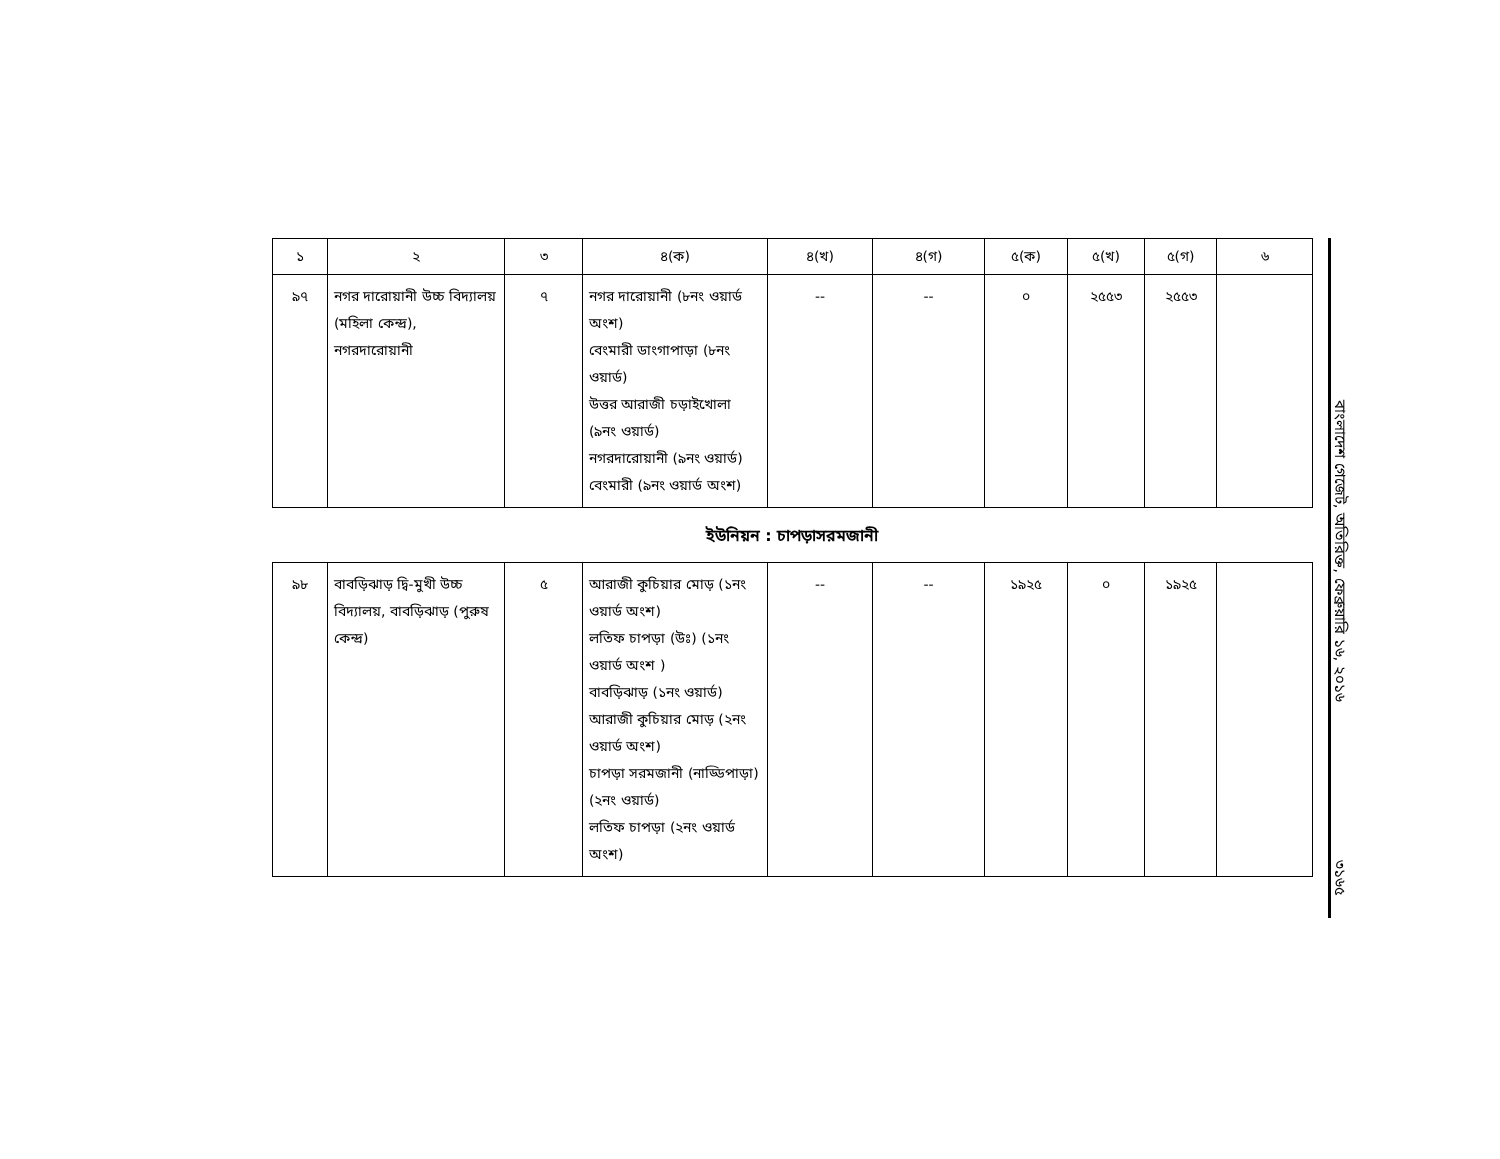| ১ | ২ | ৩ | ৪(ক) | ৪(খ) | ৪(গ) | ৫(ক) | ৫(খ) | ৫(গ) | ৬ |
| --- | --- | --- | --- | --- | --- | --- | --- | --- | --- |
| ৯৭ | নগর দারোয়ানী উচ্চ বিদ্যালয় (মহিলা কেন্দ্র), নগরদারোয়ানী | ৭ | নগর দারোয়ানী (৮নং ওয়ার্ড অংশ) বেংমারী ডাংগাপাড়া (৮নং ওয়ার্ড) উত্তর আরাজী চড়াইখোলা (৯নং ওয়ার্ড) নগরদারোয়ানী (৯নং ওয়ার্ড) বেংমারী (৯নং ওয়ার্ড অংশ) | -- | -- | ০ | ২৫৫৩ | ২৫৫৩ | |
ইউনিয়ন : চাপড়াসরমজানী
| ৯৮ | বাবড়িঝাড় দ্বি-মুখী উচ্চ বিদ্যালয়, বাবড়িঝাড় (পুরুষ কেন্দ্র) | ৫ | আরাজী কুচিয়ার মোড় (১নং ওয়ার্ড অংশ) লতিফ চাপড়া (উঃ) (১নং ওয়ার্ড অংশ ) বাবড়িঝাড় (১নং ওয়ার্ড) আরাজী কুচিয়ার মোড় (২নং ওয়ার্ড অংশ) চাপড়া সরমজানী (নাড্ডিপাড়া) (২নং ওয়ার্ড) লতিফ চাপড়া (২নং ওয়ার্ড অংশ) | -- | -- | ১৯২৫ | ০ | ১৯২৫ | |
বাংলাদেশ গেজেট, অতিরিক্ত, ফেব্রুয়ারি ১৬, ২০১৬
৩১৬৫